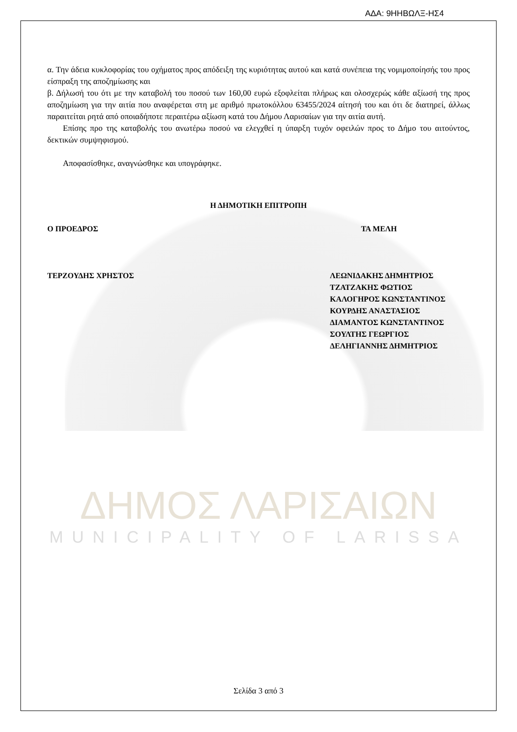ΑΔΑ: 9ΗΗΒΩΛΞ-ΗΣ4
α. Την άδεια κυκλοφορίας του οχήματος προς απόδειξη της κυριότητας αυτού και κατά συνέπεια της νομιμοποίησής του προς είσπραξη της αποζημίωσης και
β. Δήλωσή του ότι με την καταβολή του ποσού των 160,00 ευρώ εξοφλείται πλήρως και ολοσχερώς κάθε αξίωσή της προς αποζημίωση για την αιτία που αναφέρεται στη με αριθμό πρωτοκόλλου 63455/2024 αίτησή του και ότι δε διατηρεί, άλλως παραιτείται ρητά από οποιαδήποτε περαιτέρω αξίωση κατά του Δήμου Λαρισαίων για την αιτία αυτή.
Επίσης προ της καταβολής του ανωτέρω ποσού να ελεγχθεί η ύπαρξη τυχόν οφειλών προς το Δήμο του αιτούντος, δεκτικών συμψηφισμού.
Αποφασίσθηκε, αναγνώσθηκε και υπογράφηκε.
Η ΔΗΜΟΤΙΚΗ ΕΠΙΤΡΟΠΗ
Ο ΠΡΟΕΔΡΟΣ
ΤΕΡΖΟΥΔΗΣ ΧΡΗΣΤΟΣ
ΤΑ ΜΕΛΗ
ΛΕΩΝΙΔΑΚΗΣ ΔΗΜΗΤΡΙΟΣ
ΤΖΑΤΖΑΚΗΣ ΦΩΤΙΟΣ
ΚΑΛΟΓΗΡΟΣ ΚΩΝΣΤΑΝΤΙΝΟΣ
ΚΟΥΡΔΗΣ ΑΝΑΣΤΑΣΙΟΣ
ΔΙΑΜΑΝΤΟΣ ΚΩΝΣΤΑΝΤΙΝΟΣ
ΣΟΥΛΤΗΣ ΓΕΩΡΓΙΟΣ
ΔΕΛΗΓΙΑΝΝΗΣ ΔΗΜΗΤΡΙΟΣ
ΔΗΜΟΣ ΛΑΡΙΣΑΙΩΝ
MUNICIPALITY OF LARISSA
Σελίδα 3 από 3